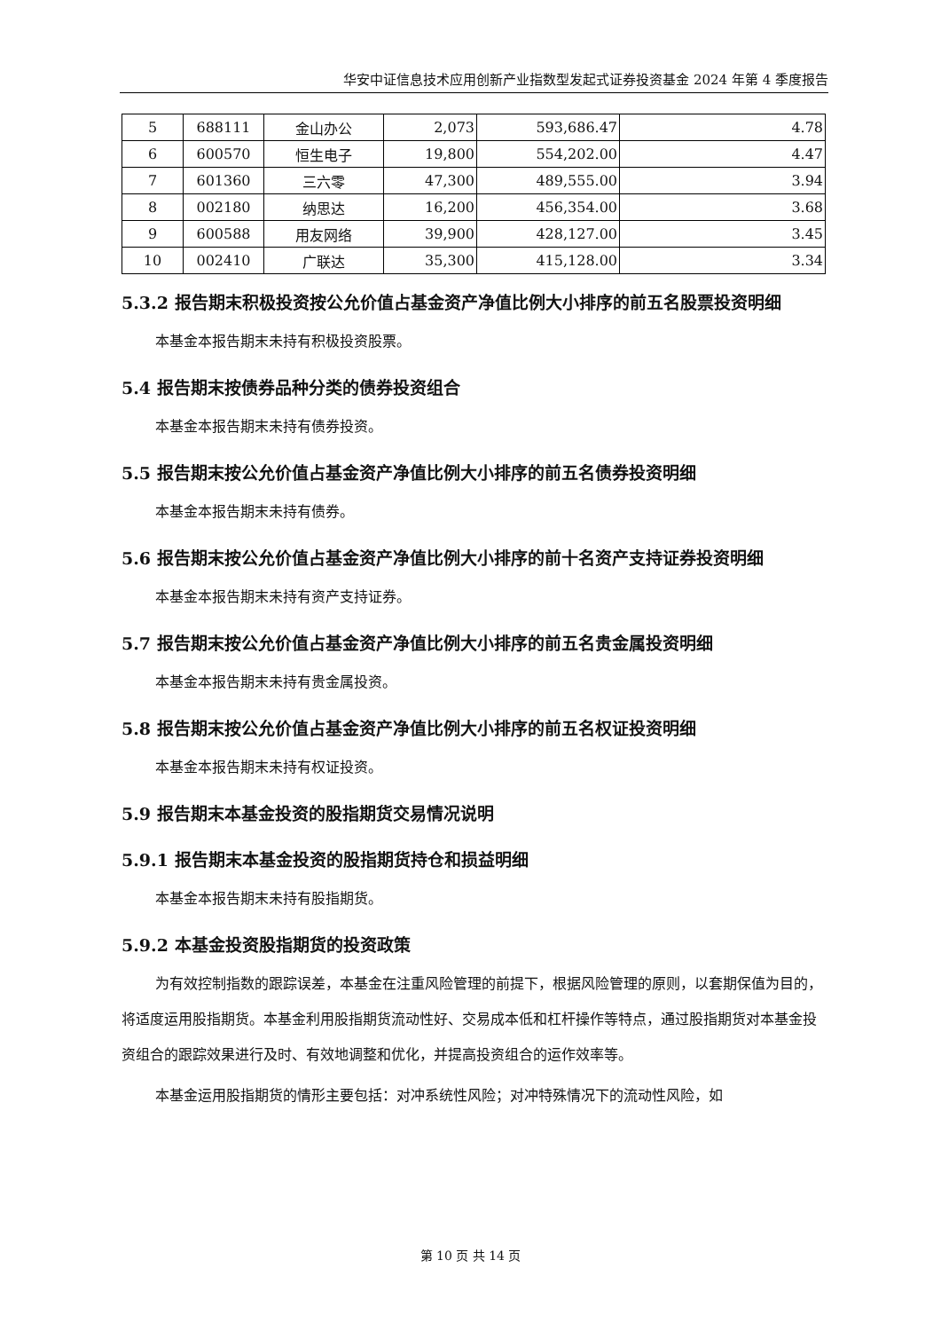华安中证信息技术应用创新产业指数型发起式证券投资基金 2024 年第 4 季度报告
| 5 | 688111 | 金山办公 | 2,073 | 593,686.47 | 4.78 |
| 6 | 600570 | 恒生电子 | 19,800 | 554,202.00 | 4.47 |
| 7 | 601360 | 三六零 | 47,300 | 489,555.00 | 3.94 |
| 8 | 002180 | 纳思达 | 16,200 | 456,354.00 | 3.68 |
| 9 | 600588 | 用友网络 | 39,900 | 428,127.00 | 3.45 |
| 10 | 002410 | 广联达 | 35,300 | 415,128.00 | 3.34 |
5.3.2 报告期末积极投资按公允价值占基金资产净值比例大小排序的前五名股票投资明细
本基金本报告期末未持有积极投资股票。
5.4 报告期末按债券品种分类的债券投资组合
本基金本报告期末未持有债券投资。
5.5 报告期末按公允价值占基金资产净值比例大小排序的前五名债券投资明细
本基金本报告期末未持有债券。
5.6 报告期末按公允价值占基金资产净值比例大小排序的前十名资产支持证券投资明细
本基金本报告期末未持有资产支持证券。
5.7 报告期末按公允价值占基金资产净值比例大小排序的前五名贵金属投资明细
本基金本报告期末未持有贵金属投资。
5.8 报告期末按公允价值占基金资产净值比例大小排序的前五名权证投资明细
本基金本报告期末未持有权证投资。
5.9 报告期末本基金投资的股指期货交易情况说明
5.9.1 报告期末本基金投资的股指期货持仓和损益明细
本基金本报告期末未持有股指期货。
5.9.2 本基金投资股指期货的投资政策
为有效控制指数的跟踪误差，本基金在注重风险管理的前提下，根据风险管理的原则，以套期保值为目的，将适度运用股指期货。本基金利用股指期货流动性好、交易成本低和杠杆操作等特点，通过股指期货对本基金投资组合的跟踪效果进行及时、有效地调整和优化，并提高投资组合的运作效率等。
本基金运用股指期货的情形主要包括：对冲系统性风险；对冲特殊情况下的流动性风险，如
第 10 页 共 14 页